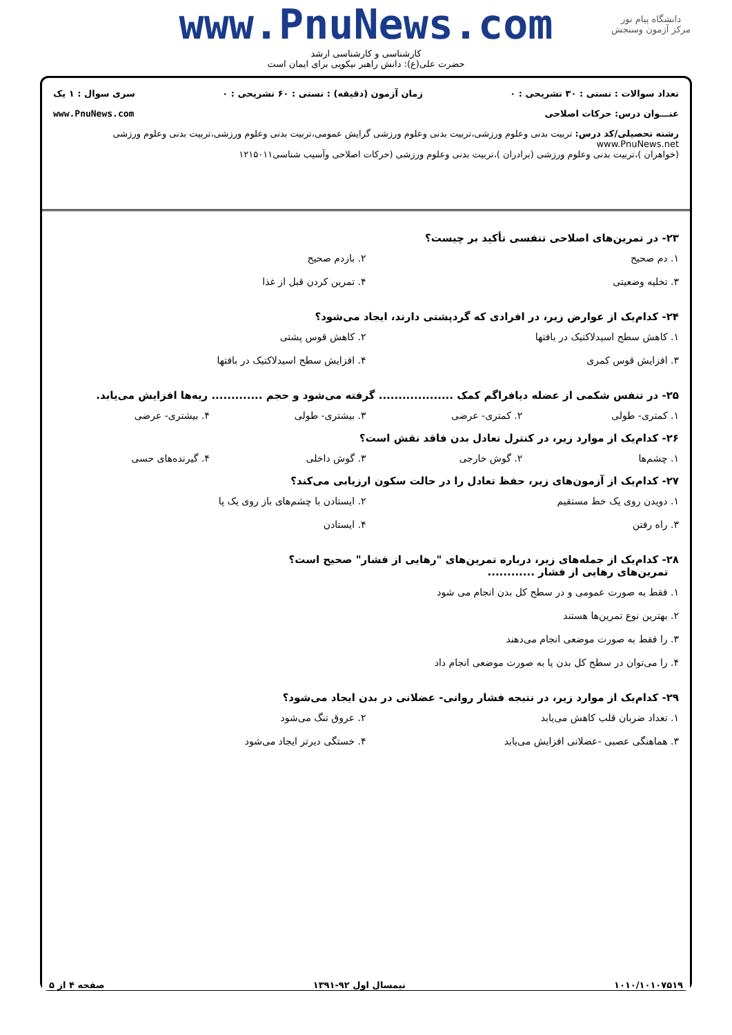www.PnuNews.com
دانشگاه پیام نور
مرکز آزمون وسنجش
کارشناسی و کارشناسی ارشد
حضرت علی(ع): دانش راهبر نیکویی برای ایمان است
تعداد سوالات : تستی : ۳۰ تشریحی : ۰ زمان آزمون (دقیقه) : تستی : ۶۰ تشریحی : ۰ سری سوال : ۱ یک
عنـــوان درس: حرکات اصلاحی www.PnuNews.com
رشته تحصیلی/کد درس: تربیت بدنی وعلوم ورزشی،تربیت بدنی وعلوم ورزشی گرایش عمومی،تربیت بدنی وعلوم ورزشی،تربیت بدنی وعلوم ورزشی www.PnuNews.net
(خواهران )،تربیت بدنی وعلوم ورزشی (برادران )،تربیت بدنی وعلوم ورزشی (حرکات اصلاحی وآسیب شناسی۱۲۱۵۰۱۱
۲۳- در تمرین‌های اصلاحی تنفسی تأکید بر چیست؟
۱. دم صحیح
۲. بازدم صحیح
۳. تخلیه وضعیتی
۴. تمرین کردن قبل از غذا
۲۴- کدام‌یک از عوارض زیر، در افرادی که گردپشتی دارند، ایجاد می‌شود؟
۱. کاهش سطح اسیدلاکتیک در بافتها
۲. کاهش قوس پشتی
۳. افزایش قوس کمری
۴. افزایش سطح اسیدلاکتیک در بافتها
۲۵- در تنفس شکمی از عضله دیافراگم کمک ................... گرفته می‌شود و حجم ............. ریه‌ها افزایش می‌یابد.
۱. کمتری- طولی
۲. کمتری- عرضی
۳. بیشتری- طولی
۴. بیشتری- عرضی
۲۶- کدام‌یک از موارد زیر، در کنترل تعادل بدن فاقد نقش است؟
۱. چشم‌ها
۲. گوش خارجی
۳. گوش داخلی
۴. گیرنده‌های حسی
۲۷- کدام‌یک از آزمون‌های زیر، حفظ تعادل را در حالت سکون ارزیابی می‌کند؟
۱. دویدن روی یک خط مستقیم
۲. ایستادن با چشم‌های باز روی یک پا
۳. راه رفتن
۴. ایستادن
۲۸- کدام‌یک از جمله‌های زیر، درباره تمرین‌های "رهایی از فشار" صحیح است؟
تمرین‌های رهایی از فشار ............
۱. فقط به صورت عمومی و در سطح کل بدن انجام می شود
۲. بهترین نوع تمرین‌ها هستند
۳. را فقط به صورت موضعی انجام می‌دهند
۴. را می‌توان در سطح کل بدن یا به صورت موضعی انجام داد
۲۹- کدام‌یک از موارد زیر، در نتیجه فشار روانی- عضلانی در بدن ایجاد می‌شود؟
۱. تعداد ضربان قلب کاهش می‌یابد
۲. عروق تنگ می‌شود
۳. هماهنگی عصبی -عضلانی افزایش می‌یابد
۴. خستگی دیرتر ایجاد می‌شود
۱۰۱۰/۱۰۱۰۷۵۱۹ نیمسال اول ۹۲-۱۳۹۱ صفحه ۴ از ۵